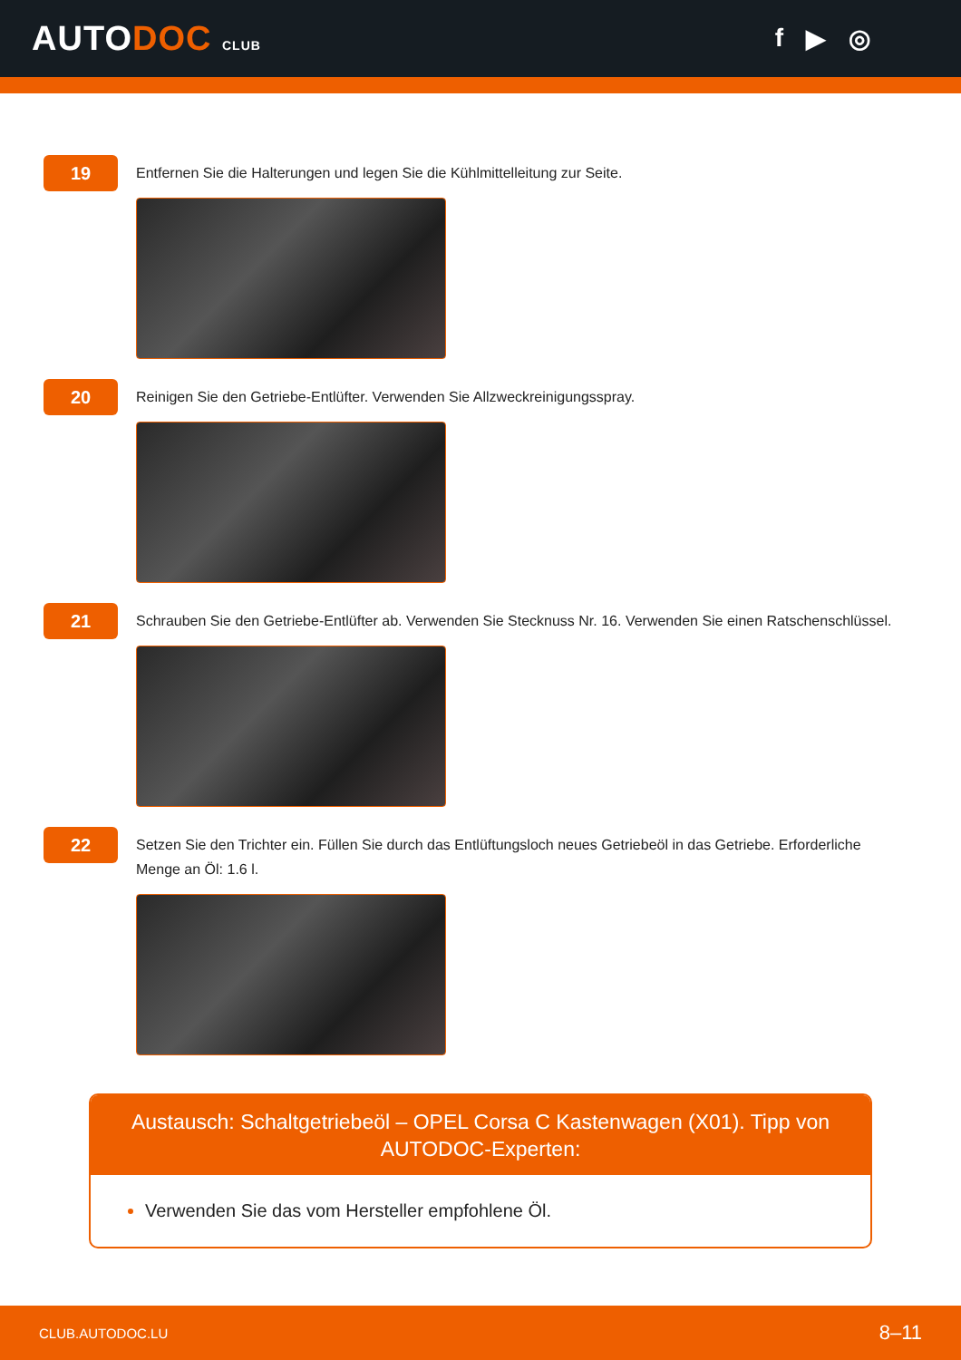AUTODOC CLUB
f ▶ ◎
19
Entfernen Sie die Halterungen und legen Sie die Kühlmittelleitung zur Seite.
20
Reinigen Sie den Getriebe-Entlüfter. Verwenden Sie Allzweckreinigungsspray.
21
Schrauben Sie den Getriebe-Entlüfter ab. Verwenden Sie Stecknuss Nr. 16. Verwenden Sie einen Ratschenschlüssel.
22
Setzen Sie den Trichter ein. Füllen Sie durch das Entlüftungsloch neues Getriebeöl in das Getriebe. Erforderliche Menge an Öl: 1.6 l.
Austausch: Schaltgetriebeöl – OPEL Corsa C Kastenwagen (X01). Tipp von AUTODOC-Experten:
Verwenden Sie das vom Hersteller empfohlene Öl.
CLUB.AUTODOC.LU 8–11